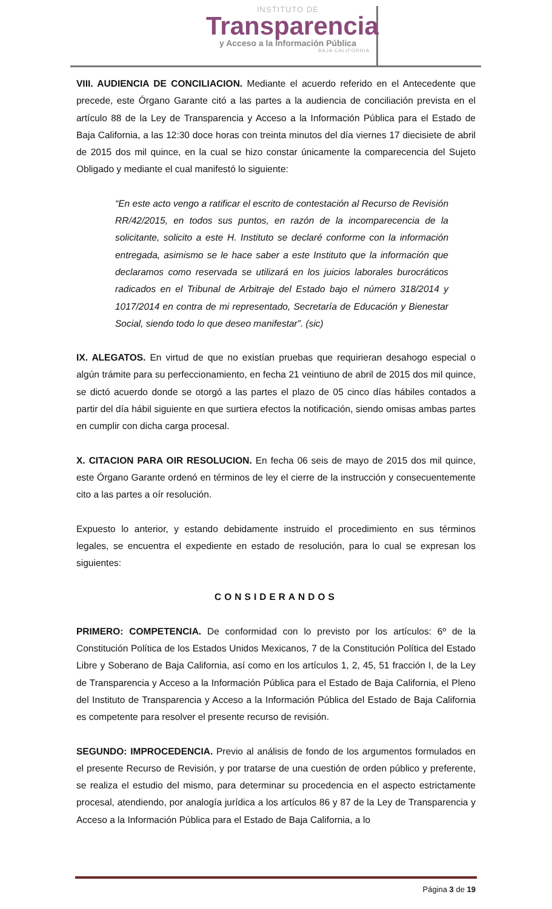INSTITUTO DE
Transparencia
y Acceso a la Información Pública
BAJA CALIFORNIA
VIII. AUDIENCIA DE CONCILIACION. Mediante el acuerdo referido en el Antecedente que precede, este Órgano Garante citó a las partes a la audiencia de conciliación prevista en el artículo 88 de la Ley de Transparencia y Acceso a la Información Pública para el Estado de Baja California, a las 12:30 doce horas con treinta minutos del día viernes 17 diecisiete de abril de 2015 dos mil quince, en la cual se hizo constar únicamente la comparecencia del Sujeto Obligado y mediante el cual manifestó lo siguiente:
“En este acto vengo a ratificar el escrito de contestación al Recurso de Revisión RR/42/2015, en todos sus puntos, en razón de la incomparecencia de la solicitante, solicito a este H. Instituto se declaré conforme con la información entregada, asimismo se le hace saber a este Instituto que la información que declaramos como reservada se utilizará en los juicios laborales burocráticos radicados en el Tribunal de Arbitraje del Estado bajo el número 318/2014 y 1017/2014 en contra de mi representado, Secretaría de Educación y Bienestar Social, siendo todo lo que deseo manifestar”. (sic)
IX. ALEGATOS. En virtud de que no existían pruebas que requirieran desahogo especial o algún trámite para su perfeccionamiento, en fecha 21 veintiuno de abril de 2015 dos mil quince, se dictó acuerdo donde se otorgó a las partes el plazo de 05 cinco días hábiles contados a partir del día hábil siguiente en que surtiera efectos la notificación, siendo omisas ambas partes en cumplir con dicha carga procesal.
X. CITACION PARA OIR RESOLUCION. En fecha 06 seis de mayo de 2015 dos mil quince, este Órgano Garante ordenó en términos de ley el cierre de la instrucción y consecuentemente cito a las partes a oír resolución.
Expuesto lo anterior, y estando debidamente instruido el procedimiento en sus términos legales, se encuentra el expediente en estado de resolución, para lo cual se expresan los siguientes:
CONSIDERANDOS
PRIMERO: COMPETENCIA. De conformidad con lo previsto por los artículos: 6º de la Constitución Política de los Estados Unidos Mexicanos, 7 de la Constitución Política del Estado Libre y Soberano de Baja California, así como en los artículos 1, 2, 45, 51 fracción I, de la Ley de Transparencia y Acceso a la Información Pública para el Estado de Baja California, el Pleno del Instituto de Transparencia y Acceso a la Información Pública del Estado de Baja California es competente para resolver el presente recurso de revisión.
SEGUNDO: IMPROCEDENCIA. Previo al análisis de fondo de los argumentos formulados en el presente Recurso de Revisión, y por tratarse de una cuestión de orden público y preferente, se realiza el estudio del mismo, para determinar su procedencia en el aspecto estrictamente procesal, atendiendo, por analogía jurídica a los artículos 86 y 87 de la Ley de Transparencia y Acceso a la Información Pública para el Estado de Baja California, a lo
Página 3 de 19